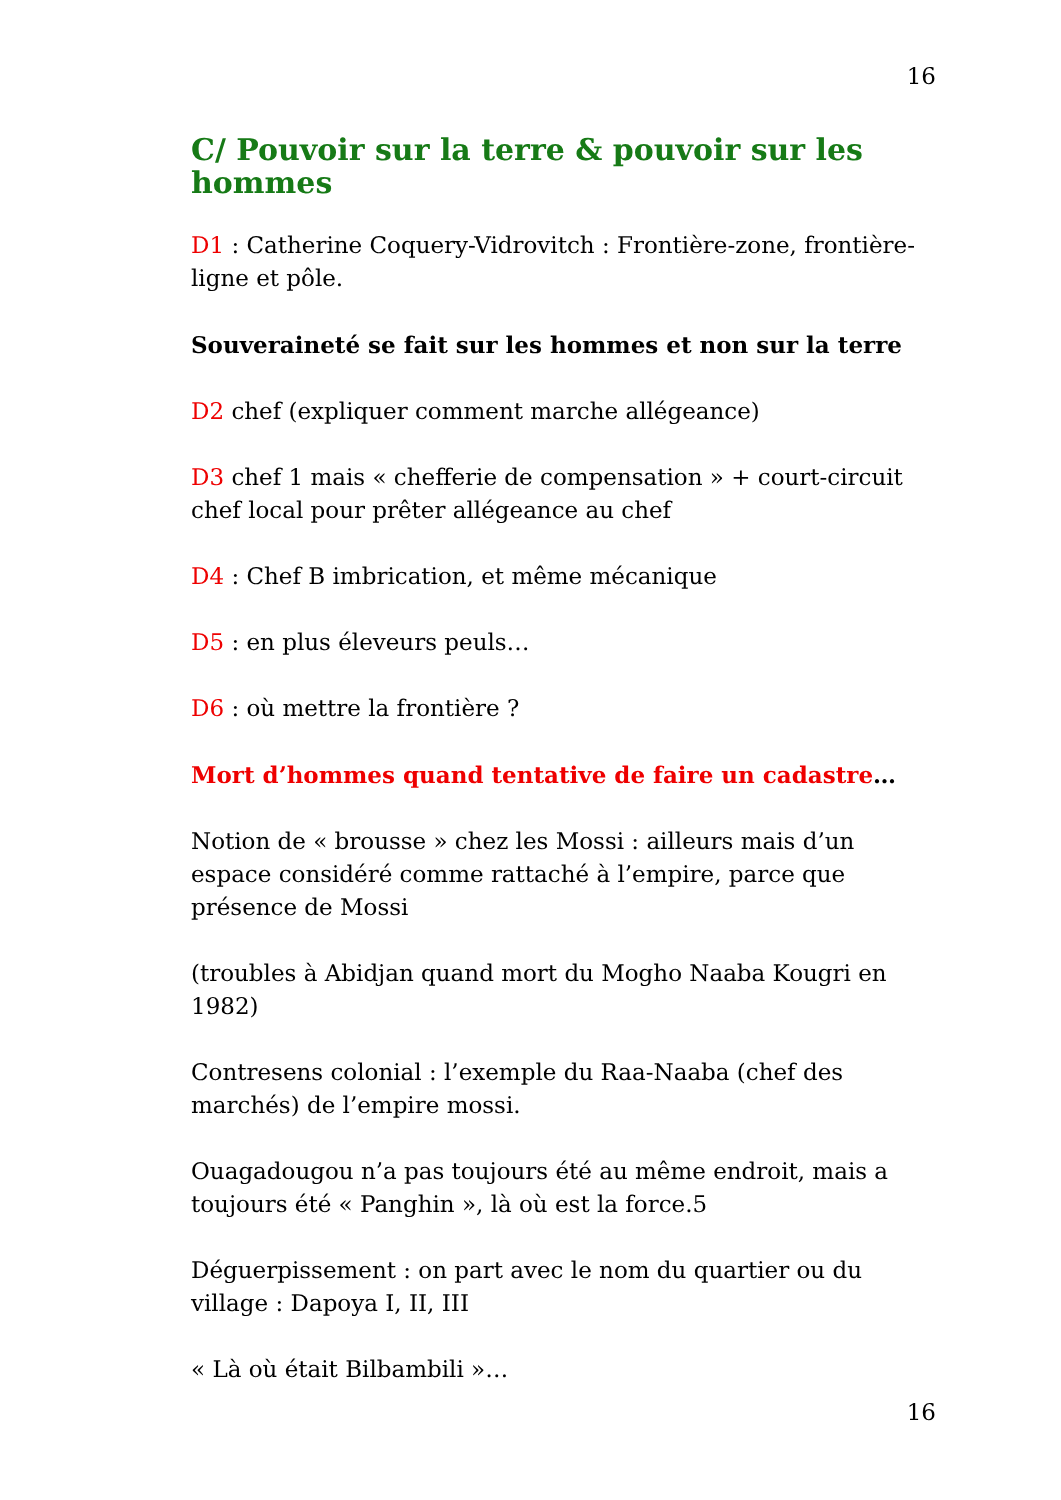16
C/ Pouvoir sur la terre & pouvoir sur les hommes
D1 : Catherine Coquery-Vidrovitch : Frontière-zone, frontière-ligne et pôle.
Souveraineté se fait sur les hommes et non sur la terre
D2 chef (expliquer comment marche allégeance)
D3 chef 1 mais « chefferie de compensation » + court-circuit chef local pour prêter allégeance au chef
D4 : Chef B imbrication, et même mécanique
D5 : en plus éleveurs peuls…
D6 : où mettre la frontière ?
Mort d’hommes quand tentative de faire un cadastre…
Notion de « brousse » chez les Mossi : ailleurs mais d’un espace considéré comme rattaché à l’empire, parce que présence de Mossi
(troubles à Abidjan quand mort du Mogho Naaba Kougri en 1982)
Contresens colonial : l’exemple du Raa-Naaba (chef des marchés) de l’empire mossi.
Ouagadougou n’a pas toujours été au même endroit, mais a toujours été « Panghin », là où est la force.5
Déguerpissement : on part avec le nom du quartier ou du village : Dapoya I, II, III
« Là où était Bilbambili »…
16